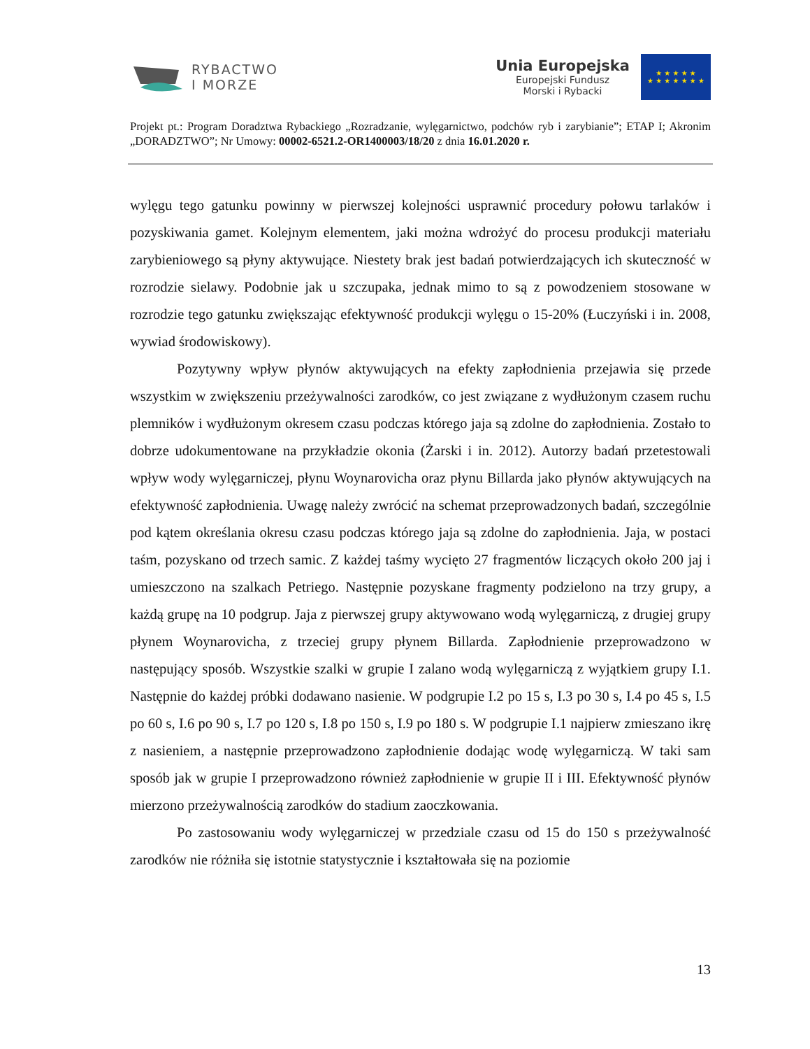RYBACTWO
I MORZE
Unia Europejska
Europejski Fundusz
Morski i Rybacki
★ ★ ★ ★ ★
★ ★ ★ ★ ★ ★ ★
Projekt pt.: Program Doradztwa Rybackiego „Rozradzanie, wylęgarnictwo, podchów ryb i zarybianie”; ETAP I; Akronim „DORADZTWO”; Nr Umowy: 00002-6521.2-OR1400003/18/20 z dnia 16.01.2020 r.
wylęgu tego gatunku powinny w pierwszej kolejności usprawnić procedury połowu tarlaków i pozyskiwania gamet. Kolejnym elementem, jaki można wdrożyć do procesu produkcji materiału zarybieniowego są płyny aktywujące. Niestety brak jest badań potwierdzających ich skuteczność w rozrodzie sielawy. Podobnie jak u szczupaka, jednak mimo to są z powodzeniem stosowane w rozrodzie tego gatunku zwiększając efektywność produkcji wylęgu o 15-20% (Łuczyński i in. 2008, wywiad środowiskowy).
Pozytywny wpływ płynów aktywujących na efekty zapłodnienia przejawia się przede wszystkim w zwiększeniu przeżywalności zarodków, co jest związane z wydłużonym czasem ruchu plemników i wydłużonym okresem czasu podczas którego jaja są zdolne do zapłodnienia. Zostało to dobrze udokumentowane na przykładzie okonia (Żarski i in. 2012). Autorzy badań przetestowali wpływ wody wylęgarniczej, płynu Woynarovicha oraz płynu Billarda jako płynów aktywujących na efektywność zapłodnienia. Uwagę należy zwrócić na schemat przeprowadzonych badań, szczególnie pod kątem określania okresu czasu podczas którego jaja są zdolne do zapłodnienia. Jaja, w postaci taśm, pozyskano od trzech samic. Z każdej taśmy wycięto 27 fragmentów liczących około 200 jaj i umieszczono na szalkach Petriego. Następnie pozyskane fragmenty podzielono na trzy grupy, a każdą grupę na 10 podgrup. Jaja z pierwszej grupy aktywowano wodą wylęgarniczą, z drugiej grupy płynem Woynarovicha, z trzeciej grupy płynem Billarda. Zapłodnienie przeprowadzono w następujący sposób. Wszystkie szalki w grupie I zalano wodą wylęgarniczą z wyjątkiem grupy I.1. Następnie do każdej próbki dodawano nasienie. W podgrupie I.2 po 15 s, I.3 po 30 s, I.4 po 45 s, I.5 po 60 s, I.6 po 90 s, I.7 po 120 s, I.8 po 150 s, I.9 po 180 s. W podgrupie I.1 najpierw zmieszano ikrę z nasieniem, a następnie przeprowadzono zapłodnienie dodając wodę wylęgarniczą. W taki sam sposób jak w grupie I przeprowadzono również zapłodnienie w grupie II i III. Efektywność płynów mierzono przeżywalnością zarodków do stadium zaoczkowania.
Po zastosowaniu wody wylęgarniczej w przedziale czasu od 15 do 150 s przeżywalność zarodków nie różniła się istotnie statystycznie i kształtowała się na poziomie
13